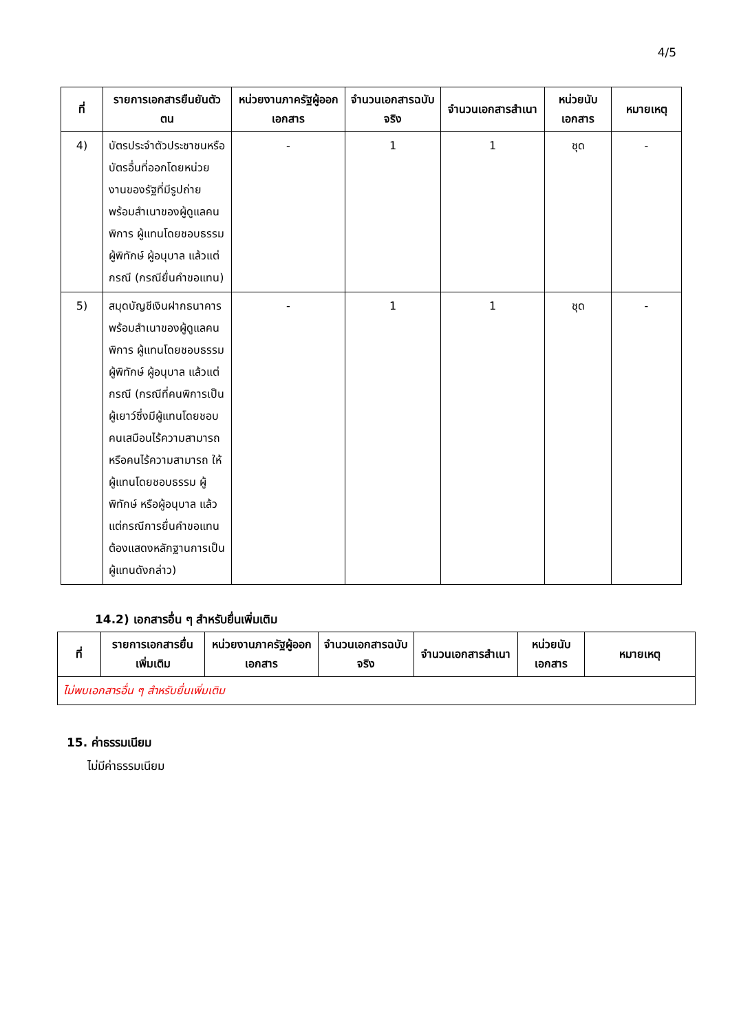4/5
| ที่ | รายการเอกสารยืนยันตัวตน | หน่วยงานภาครัฐผู้ออกเอกสาร | จำนวนเอกสารฉบับจริง | จำนวนเอกสารสำเนา | หน่วยนับเอกสาร | หมายเหตุ |
| --- | --- | --- | --- | --- | --- | --- |
| 4) | บัตรประจำตัวประชาชนหรือบัตรอื่นที่ออกโดยหน่วยงานของรัฐที่มีรูปถ่ายพร้อมสำเนาของผู้ดูแลคนพิการ ผู้แทนโดยชอบธรรม ผู้พิทักษ์ ผู้อนุบาล แล้วแต่กรณี (กรณียื่นคำขอแทน) | - | 1 | 1 | ชุด | - |
| 5) | สมุดบัญชีเงินฝากธนาคารพร้อมสำเนาของผู้ดูแลคนพิการ ผู้แทนโดยชอบธรรม ผู้พิทักษ์ ผู้อนุบาล แล้วแต่กรณี (กรณีที่คนพิการเป็นผู้เยาว์ซึ่งมีผู้แทนโดยชอบ คนเสมือนไร้ความสามารถ หรือคนไร้ความสามารถ ให้ผู้แทนโดยชอบธรรม ผู้พิทักษ์ หรือผู้อนุบาล แล้วแต่กรณีการยื่นคำขอแทนต้องแสดงหลักฐานการเป็นผู้แทนดังกล่าว) | - | 1 | 1 | ชุด | - |
14.2) เอกสารอื่น ๆ สำหรับยื่นเพิ่มเติม
| ที่ | รายการเอกสารยื่นเพิ่มเติม | หน่วยงานภาครัฐผู้ออกเอกสาร | จำนวนเอกสารฉบับจริง | จำนวนเอกสารสำเนา | หน่วยนับเอกสาร | หมายเหตุ |
| --- | --- | --- | --- | --- | --- | --- |
| ไม่พบเอกสารอื่น ๆ สำหรับยื่นเพิ่มเติม | | | | | | |
15. ค่าธรรมเนียม
ไม่มีค่าธรรมเนียม